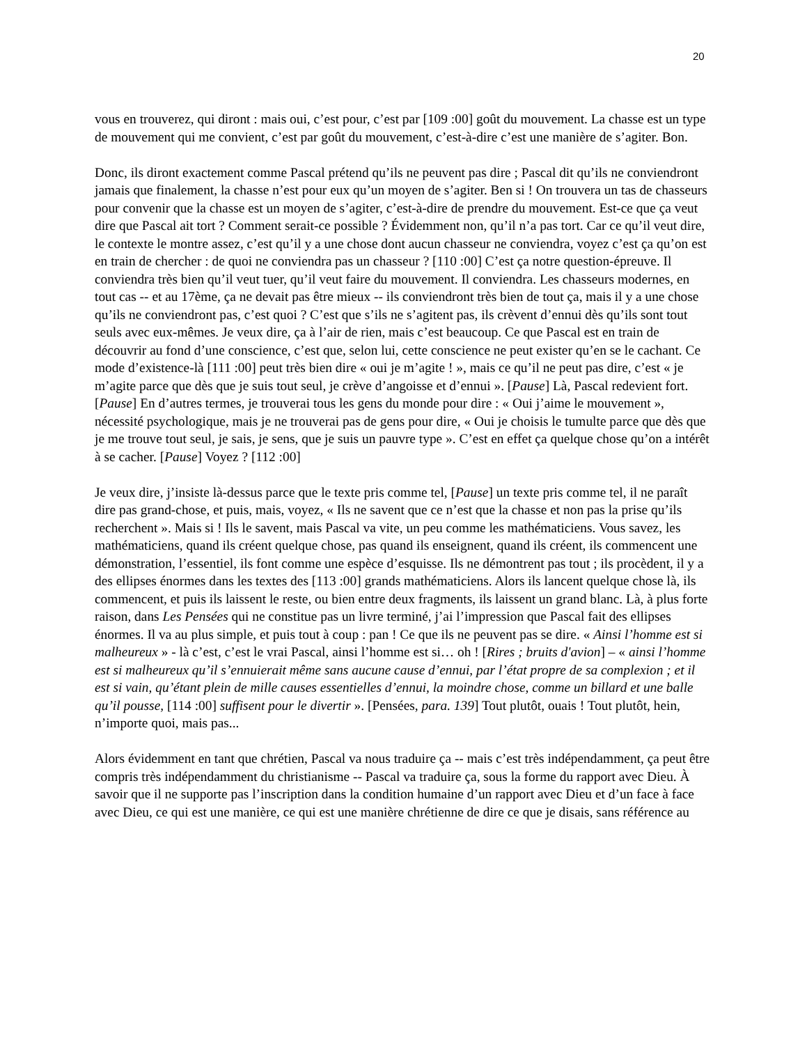20
vous en trouverez, qui diront : mais oui, c’est pour, c’est par [109 :00] goût du mouvement. La chasse est un type de mouvement qui me convient, c’est par goût du mouvement, c’est-à-dire c’est une manière de s’agiter. Bon.
Donc, ils diront exactement comme Pascal prétend qu’ils ne peuvent pas dire ; Pascal dit qu’ils ne conviendront jamais que finalement, la chasse n’est pour eux qu’un moyen de s’agiter. Ben si ! On trouvera un tas de chasseurs pour convenir que la chasse est un moyen de s’agiter, c’est-à-dire de prendre du mouvement. Est-ce que ça veut dire que Pascal ait tort ? Comment serait-ce possible ? Évidemment non, qu’il n’a pas tort. Car ce qu’il veut dire, le contexte le montre assez, c’est qu’il y a une chose dont aucun chasseur ne conviendra, voyez c’est ça qu’on est en train de chercher : de quoi ne conviendra pas un chasseur ? [110 :00] C’est ça notre question-épreuve. Il conviendra très bien qu’il veut tuer, qu’il veut faire du mouvement. Il conviendra. Les chasseurs modernes, en tout cas -- et au 17ème, ça ne devait pas être mieux -- ils conviendront très bien de tout ça, mais il y a une chose qu’ils ne conviendront pas, c’est quoi ? C’est que s’ils ne s’agitent pas, ils crèvent d’ennui dès qu’ils sont tout seuls avec eux-mêmes. Je veux dire, ça à l’air de rien, mais c’est beaucoup. Ce que Pascal est en train de découvrir au fond d’une conscience, c’est que, selon lui, cette conscience ne peut exister qu’en se le cachant. Ce mode d’existence-là [111 :00] peut très bien dire « oui je m’agite ! », mais ce qu’il ne peut pas dire, c’est « je m’agite parce que dès que je suis tout seul, je crève d’angoisse et d’ennui ». [Pause] Là, Pascal redevient fort. [Pause] En d’autres termes, je trouverai tous les gens du monde pour dire : « Oui j’aime le mouvement », nécessité psychologique, mais je ne trouverai pas de gens pour dire, « Oui je choisis le tumulte parce que dès que je me trouve tout seul, je sais, je sens, que je suis un pauvre type ». C’est en effet ça quelque chose qu’on a intérêt à se cacher. [Pause] Voyez ? [112 :00]
Je veux dire, j’insiste là-dessus parce que le texte pris comme tel, [Pause] un texte pris comme tel, il ne paraît dire pas grand-chose, et puis, mais, voyez, « Ils ne savent que ce n’est que la chasse et non pas la prise qu’ils recherchent ». Mais si ! Ils le savent, mais Pascal va vite, un peu comme les mathématiciens. Vous savez, les mathématiciens, quand ils créent quelque chose, pas quand ils enseignent, quand ils créent, ils commencent une démonstration, l’essentiel, ils font comme une espèce d’esquisse. Ils ne démontrent pas tout ; ils procèdent, il y a des ellipses énormes dans les textes des [113 :00] grands mathématiciens. Alors ils lancent quelque chose là, ils commencent, et puis ils laissent le reste, ou bien entre deux fragments, ils laissent un grand blanc. Là, à plus forte raison, dans Les Pensées qui ne constitue pas un livre terminé, j’ai l’impression que Pascal fait des ellipses énormes. Il va au plus simple, et puis tout à coup : pan ! Ce que ils ne peuvent pas se dire. « Ainsi l’homme est si malheureux » - là c’est, c’est le vrai Pascal, ainsi l’homme est si… oh ! [Rires ; bruits d'avion] – « ainsi l’homme est si malheureux qu’il s’ennuierait même sans aucune cause d’ennui, par l’état propre de sa complexion ; et il est si vain, qu’étant plein de mille causes essentielles d’ennui, la moindre chose, comme un billard et une balle qu’il pousse, [114 :00] suffisent pour le divertir ». [Pensées, para. 139] Tout plutôt, ouais ! Tout plutôt, hein, n’importe quoi, mais pas...
Alors évidemment en tant que chrétien, Pascal va nous traduire ça -- mais c’est très indépendamment, ça peut être compris très indépendamment du christianisme -- Pascal va traduire ça, sous la forme du rapport avec Dieu. À savoir que il ne supporte pas l’inscription dans la condition humaine d’un rapport avec Dieu et d’un face à face avec Dieu, ce qui est une manière, ce qui est une manière chrétienne de dire ce que je disais, sans référence au